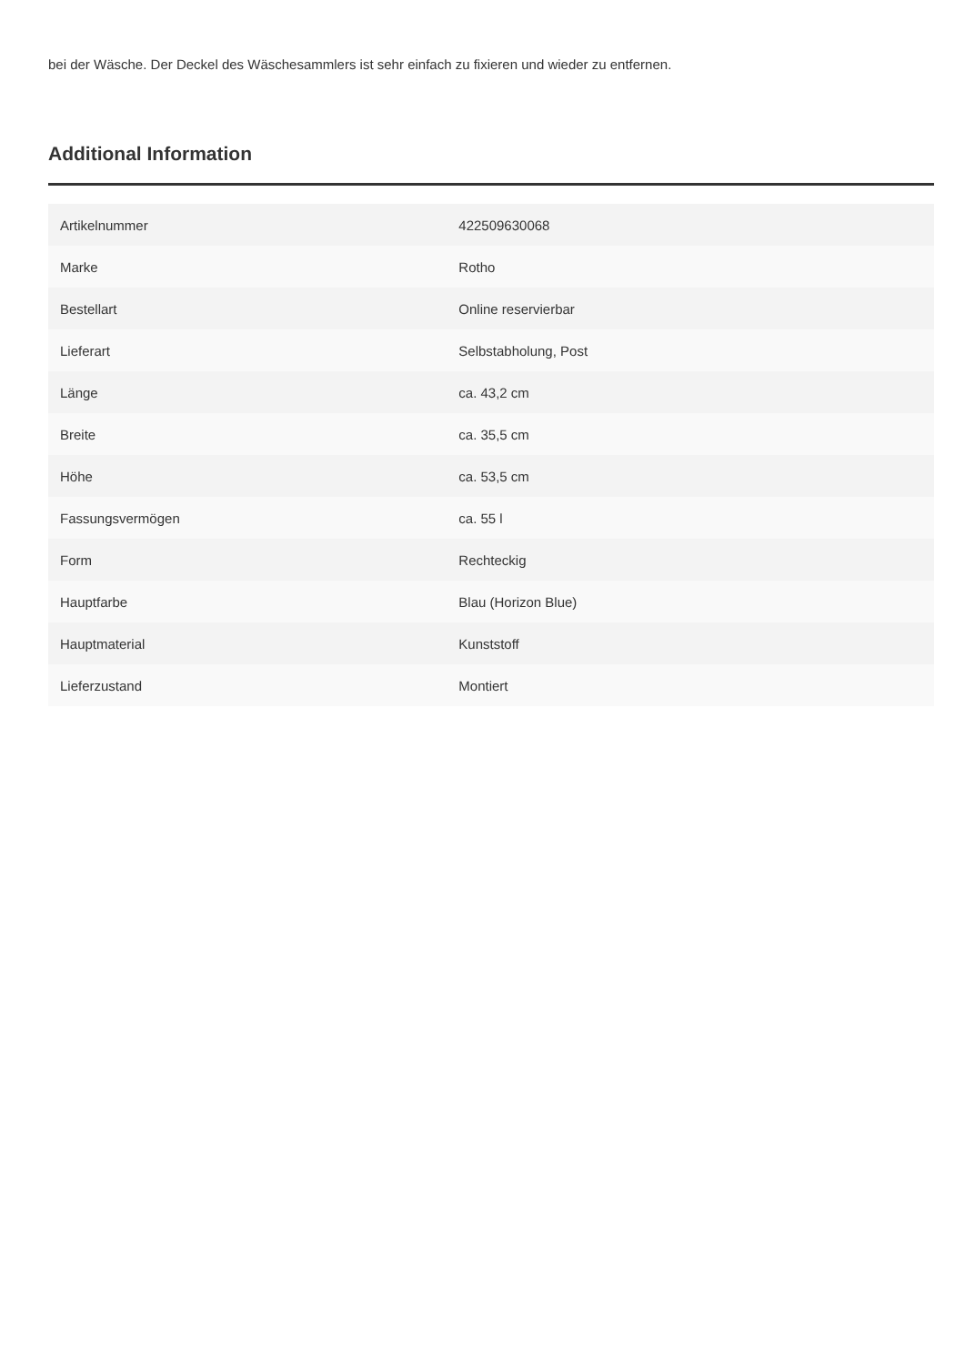bei der Wäsche. Der Deckel des Wäschesammlers ist sehr einfach zu fixieren und wieder zu entfernen.
Additional Information
| Artikelnummer | 422509630068 |
| Marke | Rotho |
| Bestellart | Online reservierbar |
| Lieferart | Selbstabholung, Post |
| Länge | ca. 43,2 cm |
| Breite | ca. 35,5 cm |
| Höhe | ca. 53,5 cm |
| Fassungsvermögen | ca. 55 l |
| Form | Rechteckig |
| Hauptfarbe | Blau (Horizon Blue) |
| Hauptmaterial | Kunststoff |
| Lieferzustand | Montiert |